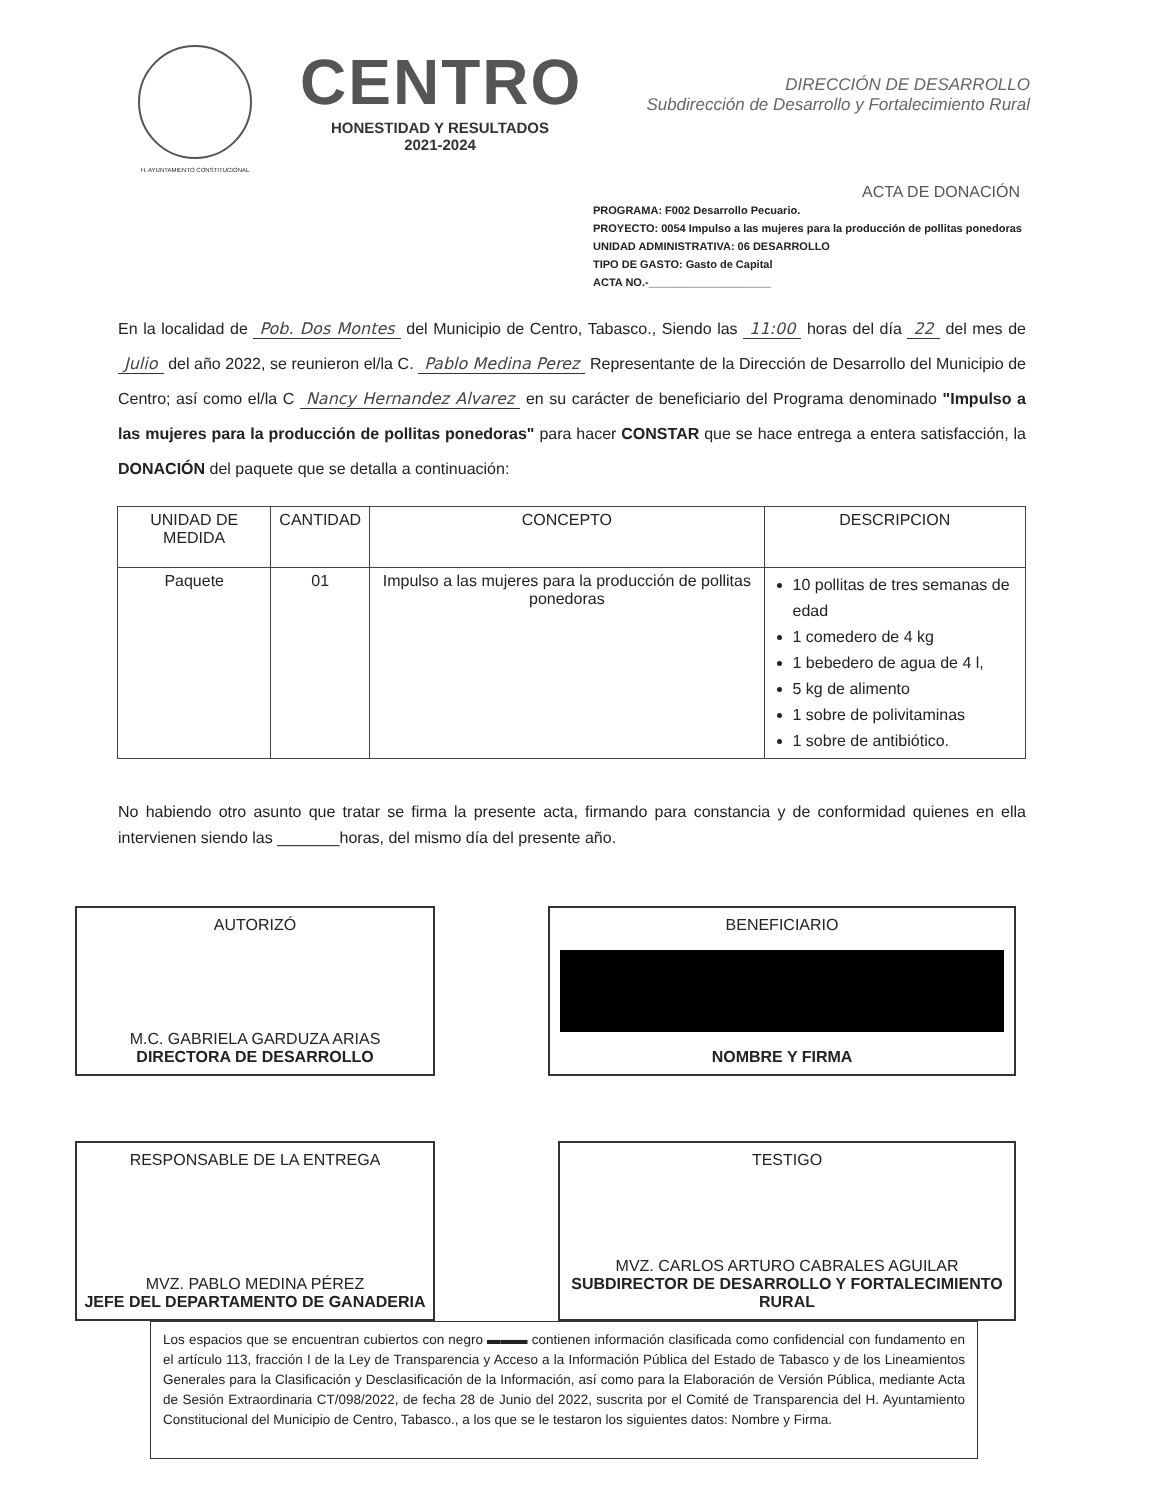H. AYUNTAMIENTO CONSTITUCIONAL
CENTRO
HONESTIDAD Y RESULTADOS
2021-2024
DIRECCIÓN DE DESARROLLO
Subdirección de Desarrollo y Fortalecimiento Rural
ACTA DE DONACIÓN
PROGRAMA: F002 Desarrollo Pecuario.
PROYECTO: 0054 Impulso a las mujeres para la producción de pollitas ponedoras
UNIDAD ADMINISTRATIVA: 06 DESARROLLO
TIPO DE GASTO: Gasto de Capital
ACTA NO.-____________________
En la localidad de Pob. Dos Montes del Municipio de Centro, Tabasco., Siendo las 11:00 horas del día 22 del mes de Julio del año 2022, se reunieron el/la C. Pablo Medina Perez Representante de la Dirección de Desarrollo del Municipio de Centro; así como el/la C Nancy Hernandez Alvarez en su carácter de beneficiario del Programa denominado "Impulso a las mujeres para la producción de pollitas ponedoras" para hacer CONSTAR que se hace entrega a entera satisfacción, la DONACIÓN del paquete que se detalla a continuación:
| UNIDAD DE MEDIDA | CANTIDAD | CONCEPTO | DESCRIPCION |
| --- | --- | --- | --- |
| Paquete | 01 | Impulso a las mujeres para la producción de pollitas ponedoras | 10 pollitas de tres semanas de edad 1 comedero de 4 kg 1 bebedero de agua de 4 l, 5 kg de alimento 1 sobre de polivitaminas 1 sobre de antibiótico. |
No habiendo otro asunto que tratar se firma la presente acta, firmando para constancia y de conformidad quienes en ella intervienen siendo las _______horas, del mismo día del presente año.
AUTORIZÓ
M.C. GABRIELA GARDUZA ARIAS
DIRECTORA DE DESARROLLO
BENEFICIARIO
NOMBRE Y FIRMA
RESPONSABLE DE LA ENTREGA
MVZ. PABLO MEDINA PÉREZ
JEFE DEL DEPARTAMENTO DE GANADERIA
TESTIGO
MVZ. CARLOS ARTURO CABRALES AGUILAR
SUBDIRECTOR DE DESARROLLO Y FORTALECIMIENTO RURAL
Los espacios que se encuentran cubiertos con negro ▬▬▬ contienen información clasificada como confidencial con fundamento en el artículo 113, fracción I de la Ley de Transparencia y Acceso a la Información Pública del Estado de Tabasco y de los Lineamientos Generales para la Clasificación y Desclasificación de la Información, así como para la Elaboración de Versión Pública, mediante Acta de Sesión Extraordinaria CT/098/2022, de fecha 28 de Junio del 2022, suscrita por el Comité de Transparencia del H. Ayuntamiento Constitucional del Municipio de Centro, Tabasco., a los que se le testaron los siguientes datos: Nombre y Firma.